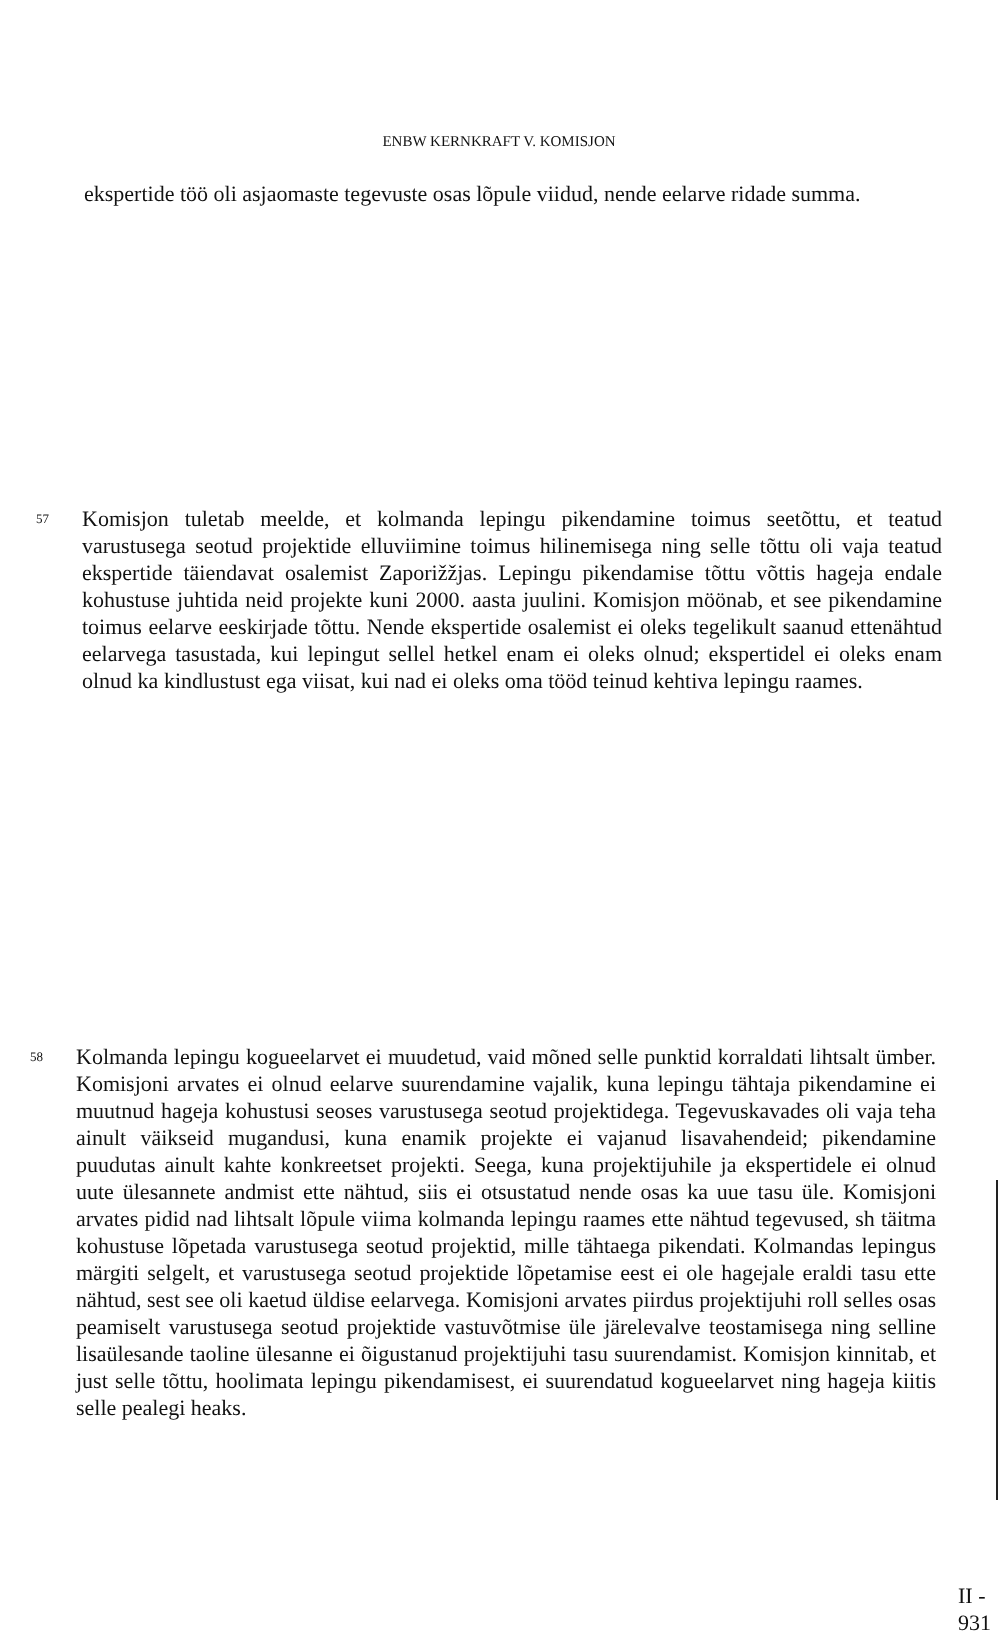ENBW KERNKRAFT V. KOMISJON
ekspertide töö oli asjaomaste tegevuste osas lõpule viidud, nende eelarve ridade summa.
57 Komisjon tuletab meelde, et kolmanda lepingu pikendamine toimus seetõttu, et teatud varustusega seotud projektide elluviimine toimus hilinemisega ning selle tõttu oli vaja teatud ekspertide täiendavat osalemist Zaporižžjas. Lepingu pikendamise tõttu võttis hageja endale kohustuse juhtida neid projekte kuni 2000. aasta juulini. Komisjon möönab, et see pikendamine toimus eelarve eeskirjade tõttu. Nende ekspertide osalemist ei oleks tegelikult saanud ettenähtud eelarvega tasustada, kui lepingut sellel hetkel enam ei oleks olnud; ekspertidel ei oleks enam olnud ka kindlustust ega viisat, kui nad ei oleks oma tööd teinud kehtiva lepingu raames.
58 Kolmanda lepingu kogueelarvet ei muudetud, vaid mõned selle punktid korraldati lihtsalt ümber. Komisjoni arvates ei olnud eelarve suurendamine vajalik, kuna lepingu tähtaja pikendamine ei muutnud hageja kohustusi seoses varustusega seotud projektidega. Tegevuskavades oli vaja teha ainult väikseid mugandusi, kuna enamik projekte ei vajanud lisavahendeid; pikendamine puudutas ainult kahte konkreetset projekti. Seega, kuna projektijuhile ja ekspertidele ei olnud uute ülesannete andmist ette nähtud, siis ei otsustatud nende osas ka uue tasu üle. Komisjoni arvates pidid nad lihtsalt lõpule viima kolmanda lepingu raames ette nähtud tegevused, sh täitma kohustuse lõpetada varustusega seotud projektid, mille tähtaega pikendati. Kolmandas lepingus märgiti selgelt, et varustusega seotud projektide lõpetamise eest ei ole hagejale eraldi tasu ette nähtud, sest see oli kaetud üldise eelarvega. Komisjoni arvates piirdus projektijuhi roll selles osas peamiselt varustusega seotud projektide vastuvõtmise üle järelevalve teostamisega ning selline lisaülesande taoline ülesanne ei õigustanud projektijuhi tasu suurendamist. Komisjon kinnitab, et just selle tõttu, hoolimata lepingu pikendamisest, ei suurendatud kogueelarvet ning hageja kiitis selle pealegi heaks.
II - 931